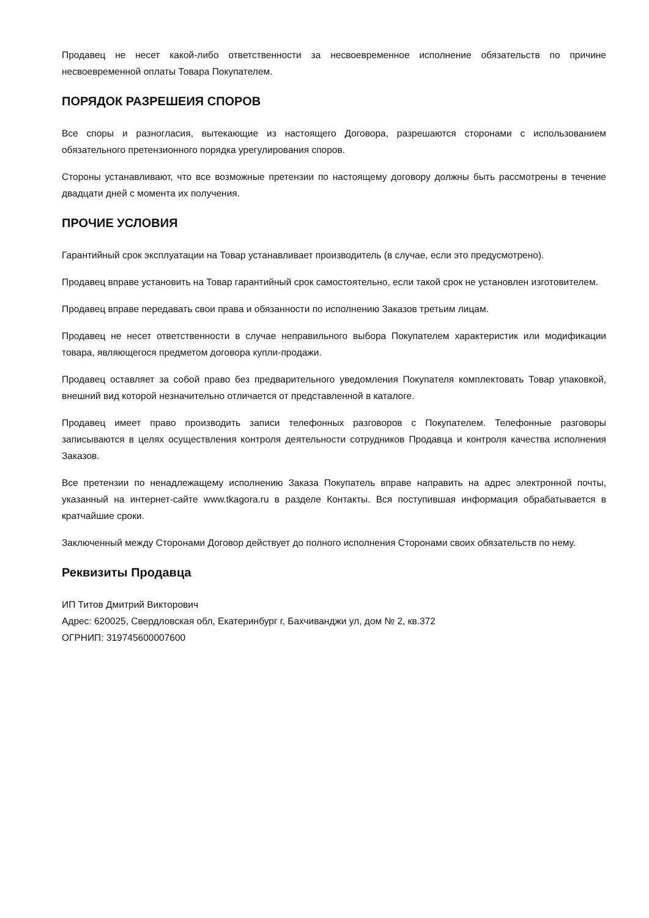Продавец не несет какой-либо ответственности за несвоевременное исполнение обязательств по причине несвоевременной оплаты Товара Покупателем.
ПОРЯДОК РАЗРЕШЕИЯ СПОРОВ
Все споры и разногласия, вытекающие из настоящего Договора, разрешаются сторонами с использованием обязательного претензионного порядка урегулирования споров.
Стороны устанавливают, что все возможные претензии по настоящему договору должны быть рассмотрены в течение двадцати дней с момента их получения.
ПРОЧИЕ УСЛОВИЯ
Гарантийный срок эксплуатации на Товар устанавливает производитель (в случае, если это предусмотрено).
Продавец вправе установить на Товар гарантийный срок самостоятельно, если такой срок не установлен изготовителем.
Продавец вправе передавать свои права и обязанности по исполнению Заказов третьим лицам.
Продавец не несет ответственности в случае неправильного выбора Покупателем характеристик или модификации товара, являющегося предметом договора купли-продажи.
Продавец оставляет за собой право без предварительного уведомления Покупателя комплектовать Товар упаковкой, внешний вид которой незначительно отличается от представленной в каталоге.
Продавец имеет право производить записи телефонных разговоров с Покупателем. Телефонные разговоры записываются в целях осуществления контроля деятельности сотрудников Продавца и контроля качества исполнения Заказов.
Все претензии по ненадлежащему исполнению Заказа Покупатель вправе направить на адрес электронной почты, указанный на интернет-сайте www.tkagora.ru в разделе Контакты. Вся поступившая информация обрабатывается в кратчайшие сроки.
Заключенный между Сторонами Договор действует до полного исполнения Сторонами своих обязательств по нему.
Реквизиты Продавца
ИП Титов Дмитрий Викторович
Адрес: 620025, Свердловская обл, Екатеринбург г, Бахчиванджи ул, дом № 2, кв.372
ОГРНИП: 319745600007600